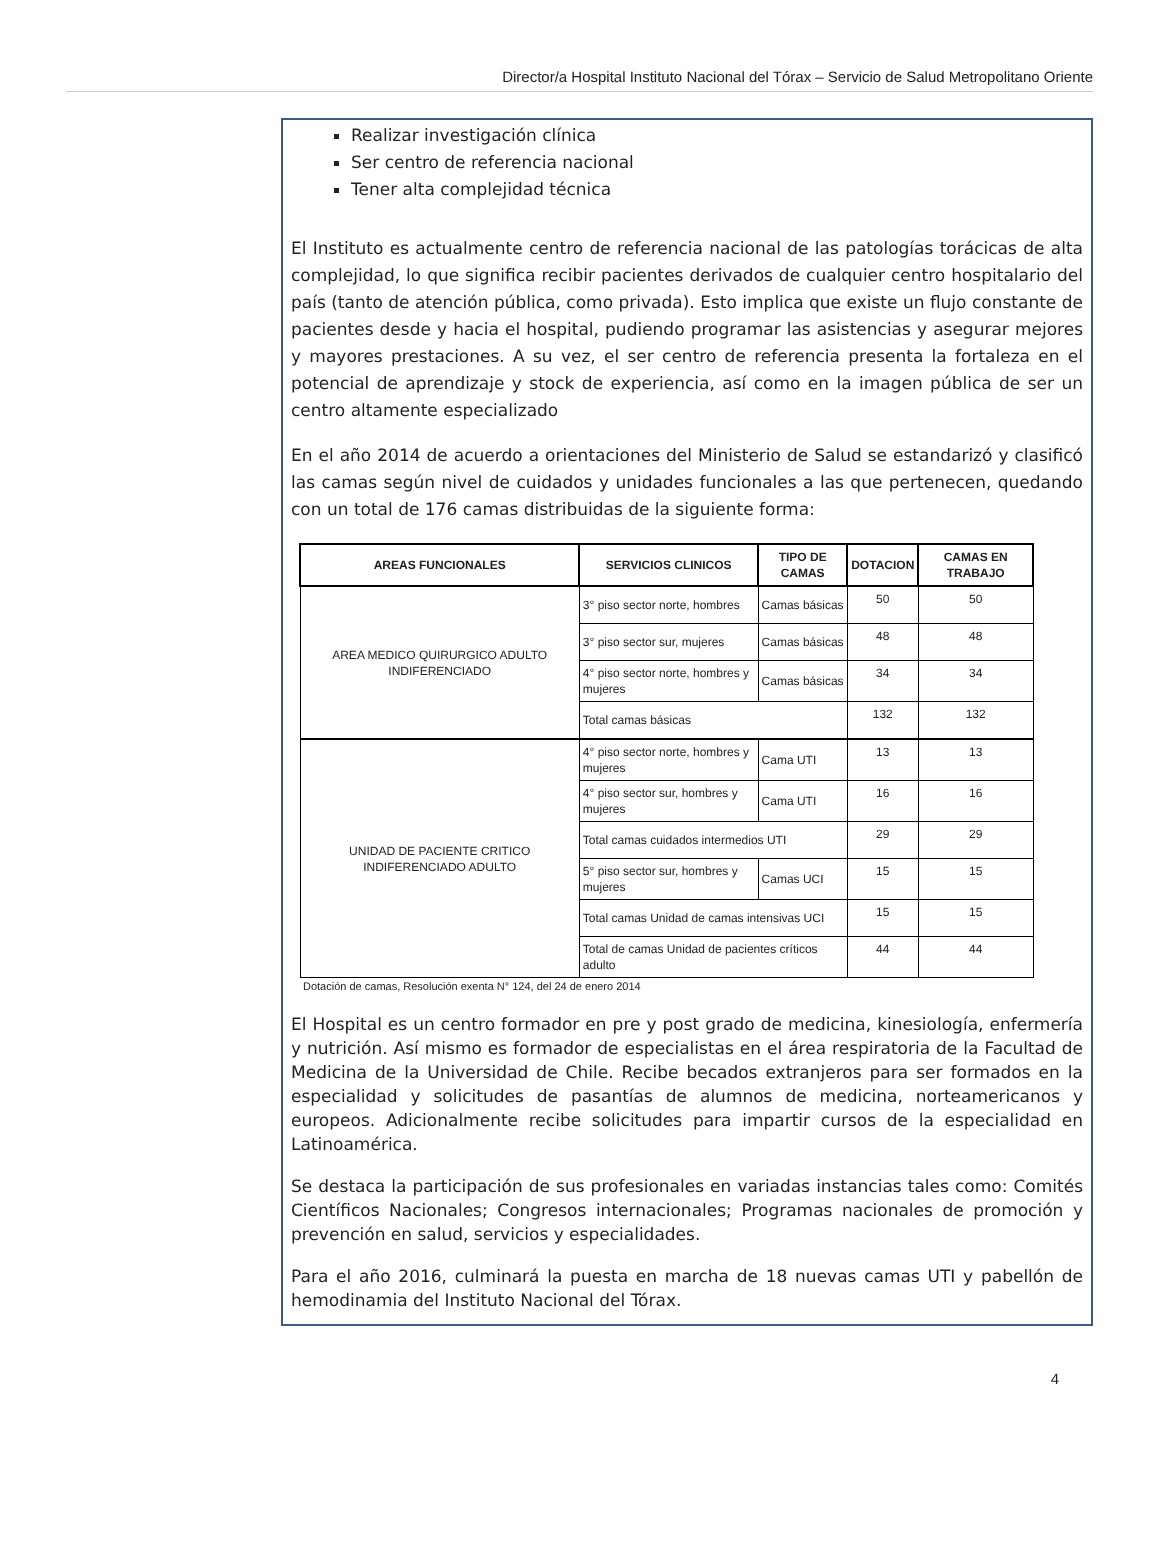Director/a Hospital Instituto Nacional del Tórax – Servicio de Salud Metropolitano Oriente
Realizar investigación clínica
Ser centro de referencia nacional
Tener alta complejidad técnica
El Instituto es actualmente centro de referencia nacional de las patologías torácicas de alta complejidad, lo que significa recibir pacientes derivados de cualquier centro hospitalario del país (tanto de atención pública, como privada). Esto implica que existe un flujo constante de pacientes desde y hacia el hospital, pudiendo programar las asistencias y asegurar mejores y mayores prestaciones. A su vez, el ser centro de referencia presenta la fortaleza en el potencial de aprendizaje y stock de experiencia, así como en la imagen pública de ser un centro altamente especializado
En el año 2014 de acuerdo a orientaciones del Ministerio de Salud se estandarizó y clasificó las camas según nivel de cuidados y unidades funcionales a las que pertenecen, quedando con un total de 176 camas distribuidas de la siguiente forma:
| AREAS FUNCIONALES | SERVICIOS CLINICOS | TIPO DE CAMAS | DOTACION | CAMAS EN TRABAJO |
| --- | --- | --- | --- | --- |
| AREA MEDICO QUIRURGICO ADULTO INDIFERENCIADO | 3° piso sector norte, hombres | Camas básicas | 50 | 50 |
| | 3° piso sector sur, mujeres | Camas básicas | 48 | 48 |
| | 4° piso sector norte, hombres y mujeres | Camas básicas | 34 | 34 |
| | Total camas básicas | | 132 | 132 |
| UNIDAD DE PACIENTE CRITICO INDIFERENCIADO ADULTO | 4° piso sector norte, hombres y mujeres | Cama UTI | 13 | 13 |
| | 4° piso sector sur, hombres y mujeres | Cama UTI | 16 | 16 |
| | Total camas cuidados intermedios UTI | | 29 | 29 |
| | 5° piso sector sur, hombres y mujeres | Camas UCI | 15 | 15 |
| | Total camas Unidad de camas intensivas UCI | | 15 | 15 |
| | Total de camas Unidad de pacientes críticos adulto | | 44 | 44 |
Dotación de camas, Resolución exenta N° 124, del 24 de enero 2014
El Hospital es un centro formador en pre y post grado de medicina, kinesiología, enfermería y nutrición. Así mismo es formador de especialistas en el área respiratoria de la Facultad de Medicina de la Universidad de Chile. Recibe becados extranjeros para ser formados en la especialidad y solicitudes de pasantías de alumnos de medicina, norteamericanos y europeos. Adicionalmente recibe solicitudes para impartir cursos de la especialidad en Latinoamérica.
Se destaca la participación de sus profesionales en variadas instancias tales como: Comités Científicos Nacionales; Congresos internacionales; Programas nacionales de promoción y prevención en salud, servicios y especialidades.
Para el año 2016, culminará la puesta en marcha de 18 nuevas camas UTI y pabellón de hemodinamia del Instituto Nacional del Tórax.
4